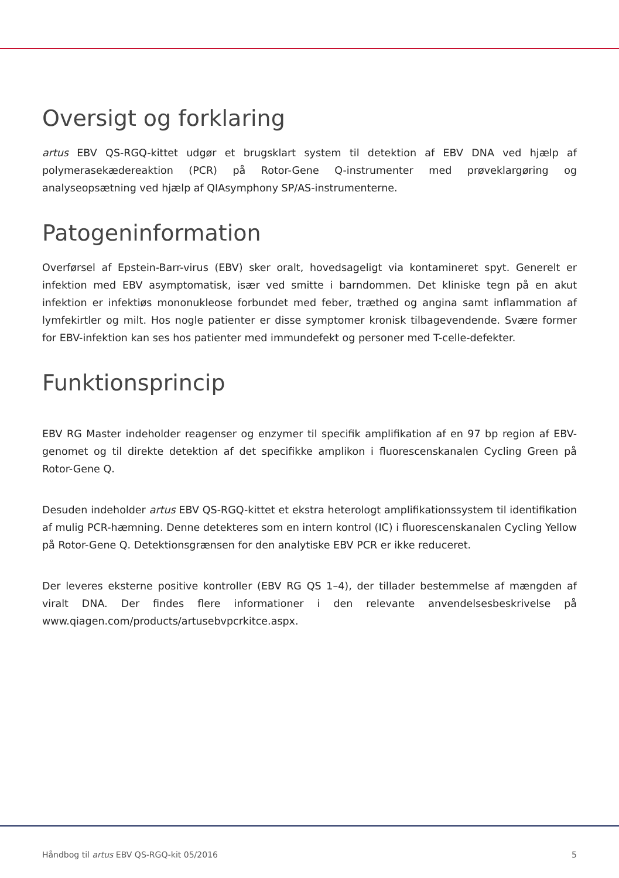Oversigt og forklaring
artus EBV QS-RGQ-kittet udgør et brugsklart system til detektion af EBV DNA ved hjælp af polymerasekædereaktion (PCR) på Rotor-Gene Q-instrumenter med prøveklargøring og analyseopsætning ved hjælp af QIAsymphony SP/AS-instrumenterne.
Patogeninformation
Overførsel af Epstein-Barr-virus (EBV) sker oralt, hovedsageligt via kontamineret spyt. Generelt er infektion med EBV asymptomatisk, især ved smitte i barndommen. Det kliniske tegn på en akut infektion er infektiøs mononukleose forbundet med feber, træthed og angina samt inflammation af lymfekirtler og milt. Hos nogle patienter er disse symptomer kronisk tilbagevendende. Svære former for EBV-infektion kan ses hos patienter med immundefekt og personer med T-celle-defekter.
Funktionsprincip
EBV RG Master indeholder reagenser og enzymer til specifik amplifikation af en 97 bp region af EBV-genomet og til direkte detektion af det specifikke amplikon i fluorescenskanalen Cycling Green på Rotor-Gene Q.
Desuden indeholder artus EBV QS-RGQ-kittet et ekstra heterologt amplifikationssystem til identifikation af mulig PCR-hæmning. Denne detekteres som en intern kontrol (IC) i fluorescenskanalen Cycling Yellow på Rotor-Gene Q. Detektionsgrænsen for den analytiske EBV PCR er ikke reduceret.
Der leveres eksterne positive kontroller (EBV RG QS 1–4), der tillader bestemmelse af mængden af viralt DNA. Der findes flere informationer i den relevante anvendelsesbeskrivelse på www.qiagen.com/products/artusebvpcrkitce.aspx.
Håndbog til artus EBV QS-RGQ-kit 05/2016 5